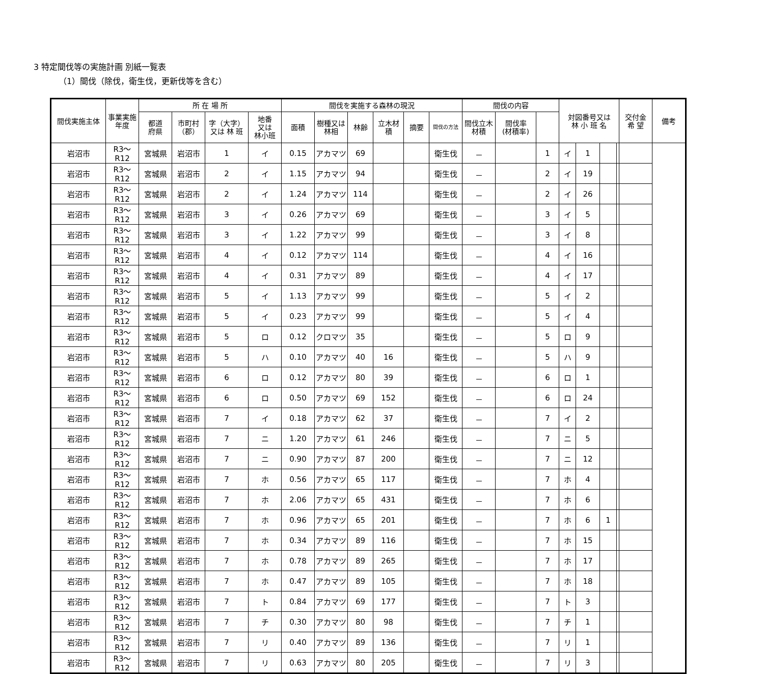3 特定間伐等の実施計画 別紙一覧表
（1）間伐（除伐，衛生伐，更新伐等を含む）
| 間伐実施主体 | 事業実施年度 | 所 在 場 所 | | | | 間伐を実施する森林の現況 | | | | | | 間伐の内容 | | | 対図番号又は 林 小 班 名 | | | | 交付金 希 望 | 備考 |
| --- | --- | --- | --- | --- | --- | --- | --- | --- | --- | --- | --- | --- | --- | --- | --- | --- | --- | --- | --- | --- |
| | | 都道 府県 | 市町村 （郡） | 字（大字） 又は 林 班 | 地番 又は 林小班 | 面積 | 樹種又は林相 | 林齢 | 立木材積 | 摘要 | 間伐の方法 | 間伐立木材積 | 間伐率 (材積率) | | | | | | | |
| 岩沼市 | R3～R12 | 宮城県 | 岩沼市 | 1 | イ | 0.15 | アカマツ | 69 | | | 衛生伐 | － | | 1 | イ | 1 | | | | |
| 岩沼市 | R3～R12 | 宮城県 | 岩沼市 | 2 | イ | 1.15 | アカマツ | 94 | | | 衛生伐 | － | | 2 | イ | 19 | | | | |
| 岩沼市 | R3～R12 | 宮城県 | 岩沼市 | 2 | イ | 1.24 | アカマツ | 114 | | | 衛生伐 | － | | 2 | イ | 26 | | | | |
| 岩沼市 | R3～R12 | 宮城県 | 岩沼市 | 3 | イ | 0.26 | アカマツ | 69 | | | 衛生伐 | － | | 3 | イ | 5 | | | | |
| 岩沼市 | R3～R12 | 宮城県 | 岩沼市 | 3 | イ | 1.22 | アカマツ | 99 | | | 衛生伐 | － | | 3 | イ | 8 | | | | |
| 岩沼市 | R3～R12 | 宮城県 | 岩沼市 | 4 | イ | 0.12 | アカマツ | 114 | | | 衛生伐 | － | | 4 | イ | 16 | | | | |
| 岩沼市 | R3～R12 | 宮城県 | 岩沼市 | 4 | イ | 0.31 | アカマツ | 89 | | | 衛生伐 | － | | 4 | イ | 17 | | | | |
| 岩沼市 | R3～R12 | 宮城県 | 岩沼市 | 5 | イ | 1.13 | アカマツ | 99 | | | 衛生伐 | － | | 5 | イ | 2 | | | | |
| 岩沼市 | R3～R12 | 宮城県 | 岩沼市 | 5 | イ | 0.23 | アカマツ | 99 | | | 衛生伐 | － | | 5 | イ | 4 | | | | |
| 岩沼市 | R3～R12 | 宮城県 | 岩沼市 | 5 | ロ | 0.12 | クロマツ | 35 | | | 衛生伐 | － | | 5 | ロ | 9 | | | | |
| 岩沼市 | R3～R12 | 宮城県 | 岩沼市 | 5 | ハ | 0.10 | アカマツ | 40 | 16 | | 衛生伐 | － | | 5 | ハ | 9 | | | | |
| 岩沼市 | R3～R12 | 宮城県 | 岩沼市 | 6 | ロ | 0.12 | アカマツ | 80 | 39 | | 衛生伐 | － | | 6 | ロ | 1 | | | | |
| 岩沼市 | R3～R12 | 宮城県 | 岩沼市 | 6 | ロ | 0.50 | アカマツ | 69 | 152 | | 衛生伐 | － | | 6 | ロ | 24 | | | | |
| 岩沼市 | R3～R12 | 宮城県 | 岩沼市 | 7 | イ | 0.18 | アカマツ | 62 | 37 | | 衛生伐 | － | | 7 | イ | 2 | | | | |
| 岩沼市 | R3～R12 | 宮城県 | 岩沼市 | 7 | ニ | 1.20 | アカマツ | 61 | 246 | | 衛生伐 | － | | 7 | ニ | 5 | | | | |
| 岩沼市 | R3～R12 | 宮城県 | 岩沼市 | 7 | ニ | 0.90 | アカマツ | 87 | 200 | | 衛生伐 | － | | 7 | ニ | 12 | | | | |
| 岩沼市 | R3～R12 | 宮城県 | 岩沼市 | 7 | ホ | 0.56 | アカマツ | 65 | 117 | | 衛生伐 | － | | 7 | ホ | 4 | | | | |
| 岩沼市 | R3～R12 | 宮城県 | 岩沼市 | 7 | ホ | 2.06 | アカマツ | 65 | 431 | | 衛生伐 | － | | 7 | ホ | 6 | | | | |
| 岩沼市 | R3～R12 | 宮城県 | 岩沼市 | 7 | ホ | 0.96 | アカマツ | 65 | 201 | | 衛生伐 | － | | 7 | ホ | 6 | 1 | | | |
| 岩沼市 | R3～R12 | 宮城県 | 岩沼市 | 7 | ホ | 0.34 | アカマツ | 89 | 116 | | 衛生伐 | － | | 7 | ホ | 15 | | | | |
| 岩沼市 | R3～R12 | 宮城県 | 岩沼市 | 7 | ホ | 0.78 | アカマツ | 89 | 265 | | 衛生伐 | － | | 7 | ホ | 17 | | | | |
| 岩沼市 | R3～R12 | 宮城県 | 岩沼市 | 7 | ホ | 0.47 | アカマツ | 89 | 105 | | 衛生伐 | － | | 7 | ホ | 18 | | | | |
| 岩沼市 | R3～R12 | 宮城県 | 岩沼市 | 7 | ト | 0.84 | アカマツ | 69 | 177 | | 衛生伐 | － | | 7 | ト | 3 | | | | |
| 岩沼市 | R3～R12 | 宮城県 | 岩沼市 | 7 | チ | 0.30 | アカマツ | 80 | 98 | | 衛生伐 | － | | 7 | チ | 1 | | | | |
| 岩沼市 | R3～R12 | 宮城県 | 岩沼市 | 7 | リ | 0.40 | アカマツ | 89 | 136 | | 衛生伐 | － | | 7 | リ | 1 | | | | |
| 岩沼市 | R3～R12 | 宮城県 | 岩沼市 | 7 | リ | 0.63 | アカマツ | 80 | 205 | | 衛生伐 | － | | 7 | リ | 3 | | | | |